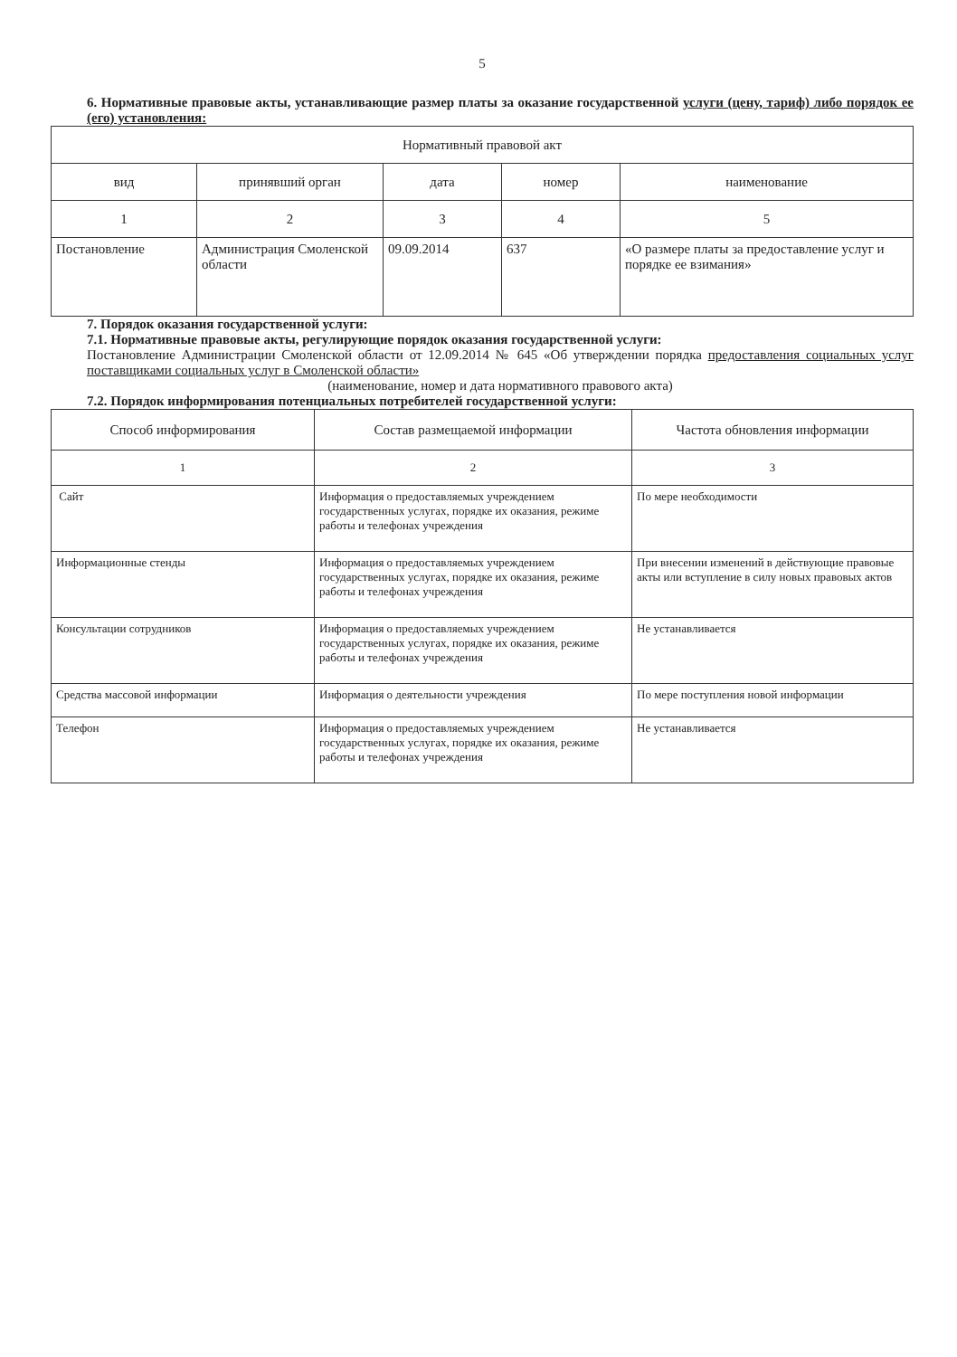5
6. Нормативные правовые акты, устанавливающие размер платы за оказание государственной услуги (цену, тариф) либо порядок ее (его) установления:
| Нормативный правовой акт | | | | |
| --- | --- | --- | --- | --- |
| вид | принявший орган | дата | номер | наименование |
| 1 | 2 | 3 | 4 | 5 |
| Постановление | Администрация Смоленской области | 09.09.2014 | 637 | «О размере платы за предоставление услуг и порядке ее взимания» |
7. Порядок оказания государственной услуги:
7.1. Нормативные правовые акты, регулирующие порядок оказания государственной услуги:
Постановление Администрации Смоленской области от 12.09.2014 № 645 «Об утверждении порядка предоставления социальных услуг поставщиками социальных услуг в Смоленской области»
(наименование, номер и дата нормативного правового акта)
7.2. Порядок информирования потенциальных потребителей государственной услуги:
| Способ информирования | Состав размещаемой информации | Частота обновления информации |
| --- | --- | --- |
| 1 | 2 | 3 |
| Сайт | Информация о предоставляемых учреждением государственных услугах, порядке их оказания, режиме работы и телефонах учреждения | По мере необходимости |
| Информационные стенды | Информация о предоставляемых учреждением государственных услугах, порядке их оказания, режиме работы и телефонах учреждения | При внесении изменений в действующие правовые акты или вступление в силу новых правовых актов |
| Консультации сотрудников | Информация о предоставляемых учреждением государственных услугах, порядке их оказания, режиме работы и телефонах учреждения | Не устанавливается |
| Средства массовой информации | Информация о деятельности учреждения | По мере поступления новой информации |
| Телефон | Информация о предоставляемых учреждением государственных услугах, порядке их оказания, режиме работы и телефонах учреждения | Не устанавливается |